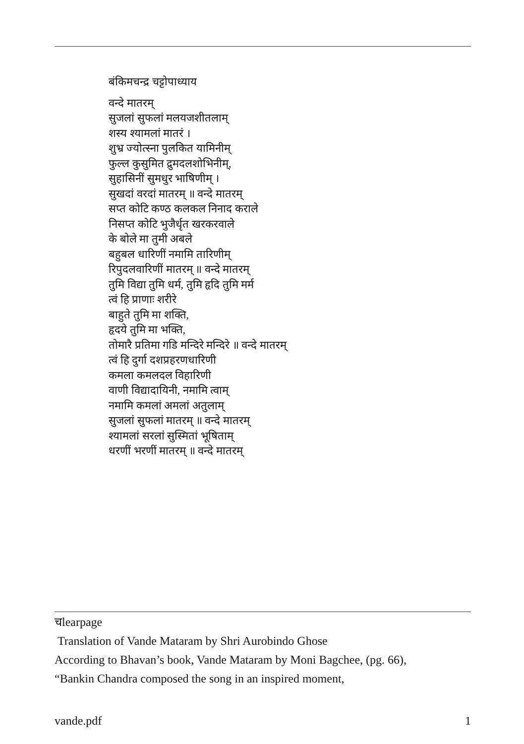बंकिमचन्द्र चट्टोपाध्याय
वन्दे मातरम्
सुजलां सुफलां मलयजशीतलाम्
शस्य श्यामलां मातरं ।
शुभ्र ज्योत्स्ना पुलकित यामिनीम्
फुल्ल कुसुमित द्रुमदलशोभिनीम्,
सुहासिनीं सुमधुर भाषिणीम् ।
सुखदां वरदां मातरम् ॥ वन्दे मातरम्
सप्त कोटि कण्ठ कलकल निनाद कराले
निसप्त कोटि भुजैर्धृत खरकरवाले
के बोले मा तुमी अबले
बहुबल धारिणीं नमामि तारिणीम्
रिपुदलवारिणीं मातरम् ॥ वन्दे मातरम्
तुमि विद्या तुमि धर्म, तुमि हृदि तुमि मर्म
त्वं हि प्राणाः शरीरे
बाहुते तुमि मा शक्ति,
हृदये तुमि मा भक्ति,
तोमारै प्रतिमा गडि मन्दिरे मन्दिरे ॥ वन्दे मातरम्
त्वं हि दुर्गा दशप्रहरणधारिणी
कमला कमलदल विहारिणी
वाणी विद्यादायिनी, नमामि त्वाम्
नमामि कमलां अमलां अतुलाम्
सुजलां सुफलां मातरम् ॥ वन्दे मातरम्
श्यामलां सरलां सुस्मितां भूषिताम्
धरणीं भरणीं मातरम् ॥ वन्दे मातरम्
चlearpage
Translation of Vande Mataram by Shri Aurobindo Ghose
According to Bhavan’s book, Vande Mataram by Moni Bagchee, (pg. 66),
“Bankin Chandra composed the song in an inspired moment,
vande.pdf 1